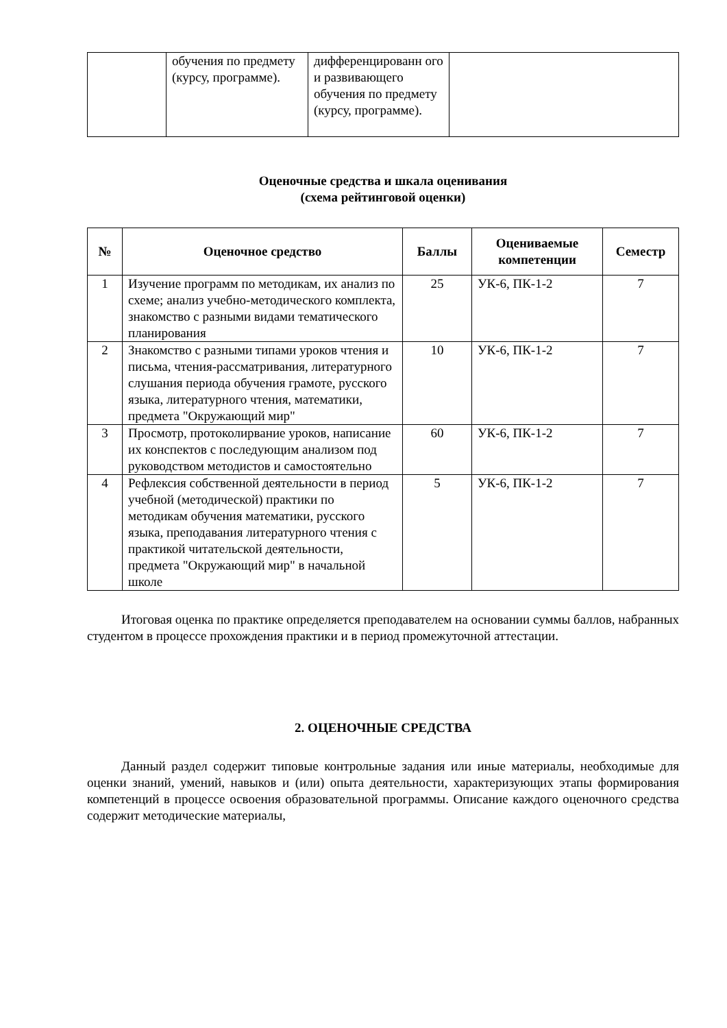| | обучения по предмету (курсу, программе). | дифференцированн ого и развивающего обучения по предмету (курсу, программе). | |
Оценочные средства и шкала оценивания
(схема рейтинговой оценки)
| № | Оценочное средство | Баллы | Оцениваемые компетенции | Семестр |
| --- | --- | --- | --- | --- |
| 1 | Изучение программ по методикам, их анализ по схеме; анализ учебно-методического комплекта, знакомство с разными видами тематического планирования | 25 | УК-6, ПК-1-2 | 7 |
| 2 | Знакомство с разными типами уроков чтения и письма, чтения-рассматривания, литературного слушания периода обучения грамоте, русского языка, литературного чтения, математики, предмета "Окружающий мир" | 10 | УК-6, ПК-1-2 | 7 |
| 3 | Просмотр, протоколирвание уроков, написание их конспектов с последующим анализом под руководством методистов и самостоятельно | 60 | УК-6, ПК-1-2 | 7 |
| 4 | Рефлексия собственной деятельности в период учебной (методической) практики по методикам обучения математики, русского языка, преподавания литературного чтения с практикой читательской деятельности, предмета "Окружающий мир" в начальной школе | 5 | УК-6, ПК-1-2 | 7 |
Итоговая оценка по практике определяется преподавателем на основании суммы баллов, набранных студентом в процессе прохождения практики и в период промежуточной аттестации.
2. ОЦЕНОЧНЫЕ СРЕДСТВА
Данный раздел содержит типовые контрольные задания или иные материалы, необходимые для оценки знаний, умений, навыков и (или) опыта деятельности, характеризующих этапы формирования компетенций в процессе освоения образовательной программы. Описание каждого оценочного средства содержит методические материалы,